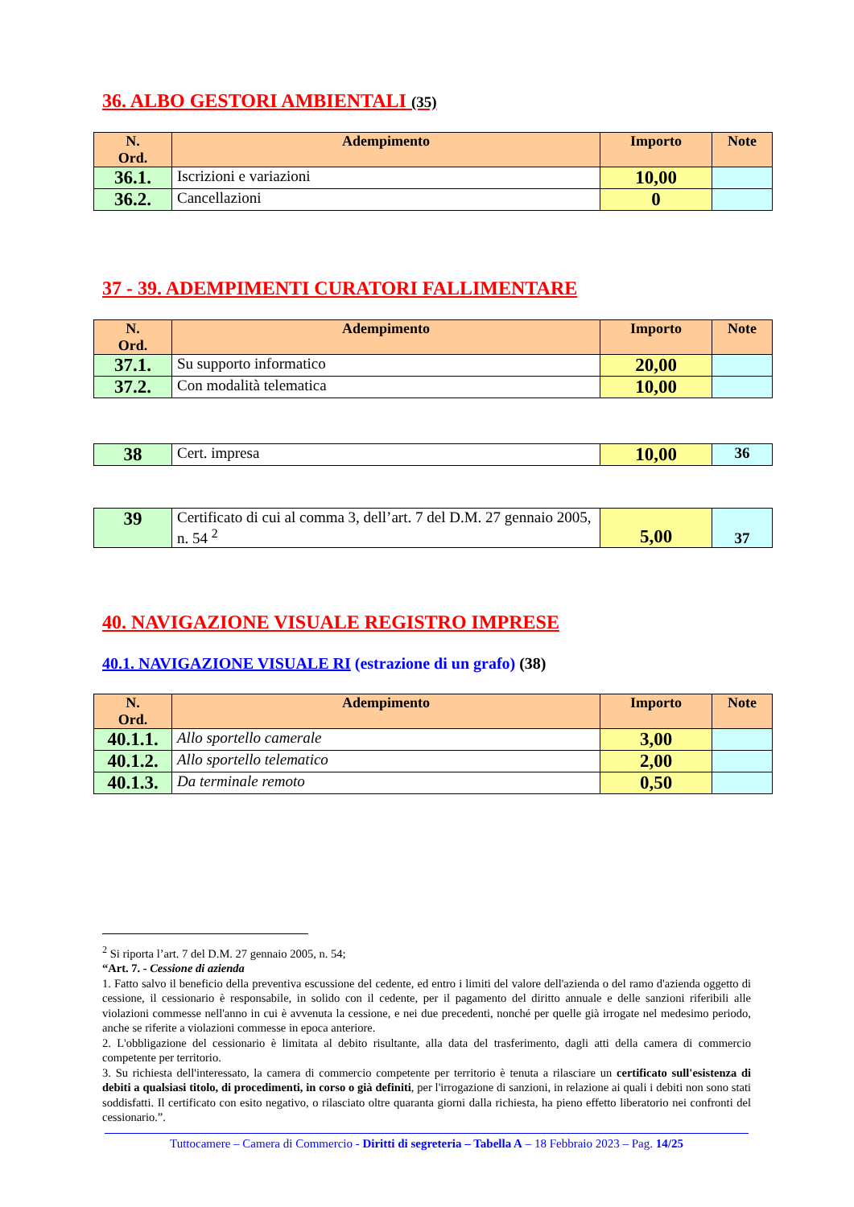36. ALBO GESTORI AMBIENTALI (35)
| N. Ord. | Adempimento | Importo | Note |
| --- | --- | --- | --- |
| 36.1. | Iscrizioni e variazioni | 10,00 | |
| 36.2. | Cancellazioni | 0 | |
37 - 39. ADEMPIMENTI CURATORI FALLIMENTARE
| N. Ord. | Adempimento | Importo | Note |
| --- | --- | --- | --- |
| 37.1. | Su supporto informatico | 20,00 | |
| 37.2. | Con modalità telematica | 10,00 | |
| 38 | Cert. impresa | 10,00 | 36 |
| 39 | Certificato di cui al comma 3, dell’art. 7 del D.M. 27 gennaio 2005, n. 54 <sup>2</sup> | 5,00 | 37 |
40. NAVIGAZIONE VISUALE REGISTRO IMPRESE
40.1. NAVIGAZIONE VISUALE RI (estrazione di un grafo) (38)
| N. Ord. | Adempimento | Importo | Note |
| --- | --- | --- | --- |
| 40.1.1. | Allo sportello camerale | 3,00 | |
| 40.1.2. | Allo sportello telematico | 2,00 | |
| 40.1.3. | Da terminale remoto | 0,50 | |
<sup>2</sup> Si riporta l’art. 7 del D.M. 27 gennaio 2005, n. 54;
“Art. 7. - Cessione di azienda
1. Fatto salvo il beneficio della preventiva escussione del cedente, ed entro i limiti del valore dell'azienda o del ramo d'azienda oggetto di cessione, il cessionario è responsabile, in solido con il cedente, per il pagamento del diritto annuale e delle sanzioni riferibili alle violazioni commesse nell'anno in cui è avvenuta la cessione, e nei due precedenti, nonché per quelle già irrogate nel medesimo periodo, anche se riferite a violazioni commesse in epoca anteriore.
2. L'obbligazione del cessionario è limitata al debito risultante, alla data del trasferimento, dagli atti della camera di commercio competente per territorio.
3. Su richiesta dell'interessato, la camera di commercio competente per territorio è tenuta a rilasciare un certificato sull'esistenza di debiti a qualsiasi titolo, di procedimenti, in corso o già definiti, per l'irrogazione di sanzioni, in relazione ai quali i debiti non sono stati soddisfatti. Il certificato con esito negativo, o rilasciato oltre quaranta giorni dalla richiesta, ha pieno effetto liberatorio nei confronti del cessionario.”.
Tuttocamere – Camera di Commercio - Diritti di segreteria – Tabella A – 18 Febbraio 2023 – Pag. 14/25